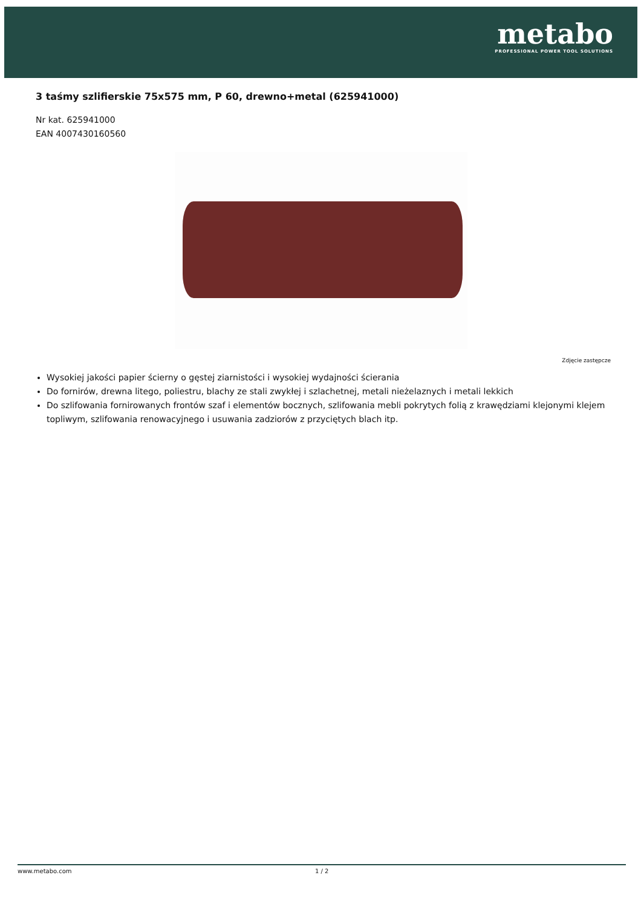metabo
PROFESSIONAL POWER TOOL SOLUTIONS
3 taśmy szlifierskie 75x575 mm, P 60, drewno+metal (625941000)
Nr kat. 625941000
EAN 4007430160560
Zdjęcie zastępcze
Wysokiej jakości papier ścierny o gęstej ziarnistości i wysokiej wydajności ścierania
Do fornirów, drewna litego, poliestru, blachy ze stali zwykłej i szlachetnej, metali nieżelaznych i metali lekkich
Do szlifowania fornirowanych frontów szaf i elementów bocznych, szlifowania mebli pokrytych folią z krawędziami klejonymi klejem topliwym, szlifowania renowacyjnego i usuwania zadziorów z przyciętych blach itp.
www.metabo.com 1 / 2